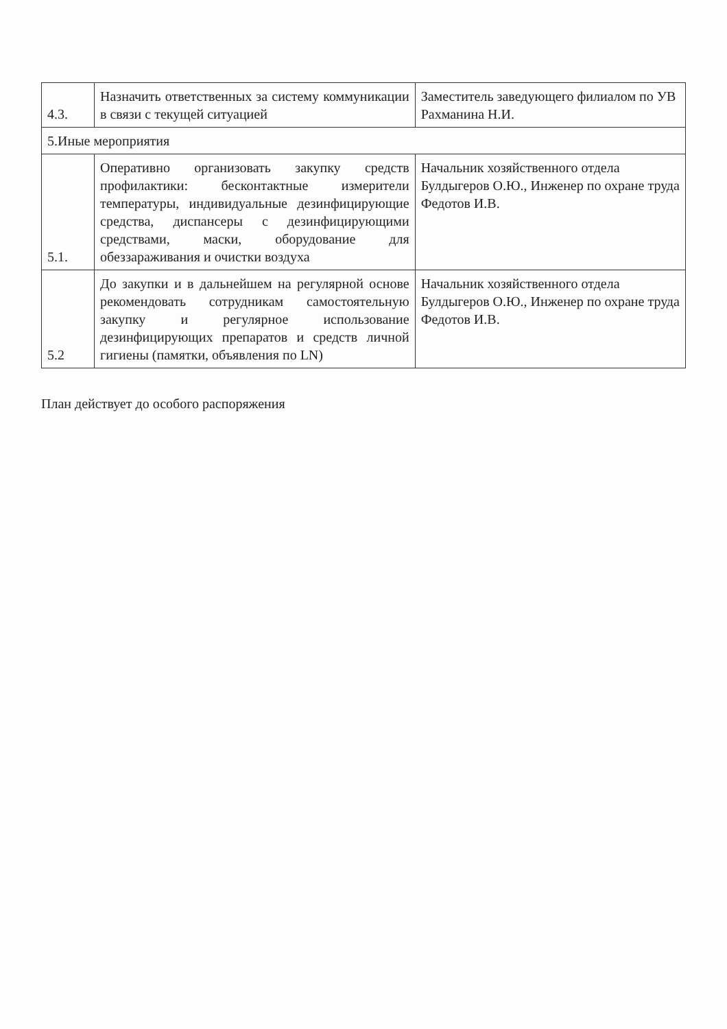| 4.3. | Назначить ответственных за систему коммуникации в связи с текущей ситуацией | Заместитель заведующего филиалом по УВ Рахманина Н.И. |
| 5.Иные мероприятия | | |
| 5.1. | Оперативно организовать закупку средств профилактики: бесконтактные измерители температуры, индивидуальные дезинфицирующие средства, диспансеры с дезинфицирующими средствами, маски, оборудование для обеззараживания и очистки воздуха | Начальник хозяйственного отдела Булдыгеров О.Ю., Инженер по охране труда Федотов И.В. |
| 5.2 | До закупки и в дальнейшем на регулярной основе рекомендовать сотрудникам самостоятельную закупку и регулярное использование дезинфицирующих препаратов и средств личной гигиены (памятки, объявления по LN) | Начальник хозяйственного отдела Булдыгеров О.Ю., Инженер по охране труда Федотов И.В. |
План действует до особого распоряжения